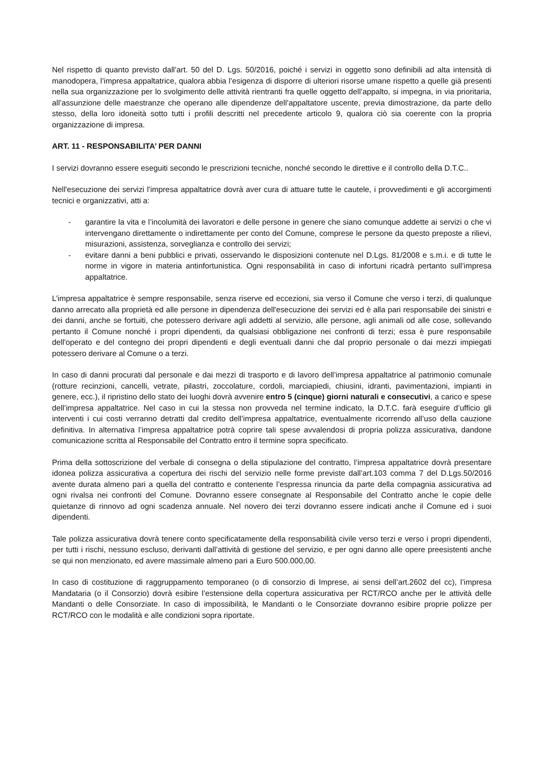Nel rispetto di quanto previsto dall’art. 50 del D. Lgs. 50/2016, poiché i servizi in oggetto sono definibili ad alta intensità di manodopera, l’impresa appaltatrice, qualora abbia l’esigenza di disporre di ulteriori risorse umane rispetto a quelle già presenti nella sua organizzazione per lo svolgimento delle attività rientranti fra quelle oggetto dell’appalto, si impegna, in via prioritaria, all’assunzione delle maestranze che operano alle dipendenze dell’appaltatore uscente, previa dimostrazione, da parte dello stesso, della loro idoneità sotto tutti i profili descritti nel precedente articolo 9, qualora ciò sia coerente con la propria organizzazione di impresa.
ART. 11 - RESPONSABILITA’ PER DANNI
I servizi dovranno essere eseguiti secondo le prescrizioni tecniche, nonché secondo le direttive e il controllo della D.T.C..
Nell'esecuzione dei servizi l'impresa appaltatrice dovrà aver cura di attuare tutte le cautele, i provvedimenti e gli accorgimenti tecnici e organizzativi, atti a:
- garantire la vita e l’incolumità dei lavoratori e delle persone in genere che siano comunque addette ai servizi o che vi intervengano direttamente o indirettamente per conto del Comune, comprese le persone da questo preposte a rilievi, misurazioni, assistenza, sorveglianza e controllo dei servizi;
- evitare danni a beni pubblici e privati, osservando le disposizioni contenute nel D.Lgs. 81/2008 e s.m.i. e di tutte le norme in vigore in materia antinfortunistica. Ogni responsabilità in caso di infortuni ricadrà pertanto sull’impresa appaltatrice.
L’impresa appaltatrice è sempre responsabile, senza riserve ed eccezioni, sia verso il Comune che verso i terzi, di qualunque danno arrecato alla proprietà ed alle persone in dipendenza dell'esecuzione dei servizi ed è alla pari responsabile dei sinistri e dei danni, anche se fortuiti, che potessero derivare agli addetti al servizio, alle persone, agli animali od alle cose, sollevando pertanto il Comune nonché i propri dipendenti, da qualsiasi obbligazione nei confronti di terzi; essa è pure responsabile dell'operato e del contegno dei propri dipendenti e degli eventuali danni che dal proprio personale o dai mezzi impiegati potessero derivare al Comune o a terzi.
In caso di danni procurati dal personale e dai mezzi di trasporto e di lavoro dell’impresa appaltatrice al patrimonio comunale (rotture recinzioni, cancelli, vetrate, pilastri, zoccolature, cordoli, marciapiedi, chiusini, idranti, pavimentazioni, impianti in genere, ecc.), il ripristino dello stato dei luoghi dovrà avvenire entro 5 (cinque) giorni naturali e consecutivi, a carico e spese dell’impresa appaltatrice. Nel caso in cui la stessa non provveda nel termine indicato, la D.T.C. farà eseguire d’ufficio gli interventi i cui costi verranno detratti dal credito dell’impresa appaltatrice, eventualmente ricorrendo all’uso della cauzione definitiva. In alternativa l’impresa appaltatrice potrà coprire tali spese avvalendosi di propria polizza assicurativa, dandone comunicazione scritta al Responsabile del Contratto entro il termine sopra specificato.
Prima della sottoscrizione del verbale di consegna o della stipulazione del contratto, l’impresa appaltatrice dovrà presentare idonea polizza assicurativa a copertura dei rischi del servizio nelle forme previste dall’art.103 comma 7 del D.Lgs.50/2016 avente durata almeno pari a quella del contratto e contenente l’espressa rinuncia da parte della compagnia assicurativa ad ogni rivalsa nei confronti del Comune. Dovranno essere consegnate al Responsabile del Contratto anche le copie delle quietanze di rinnovo ad ogni scadenza annuale. Nel novero dei terzi dovranno essere indicati anche il Comune ed i suoi dipendenti.
Tale polizza assicurativa dovrà tenere conto specificatamente della responsabilità civile verso terzi e verso i propri dipendenti, per tutti i rischi, nessuno escluso, derivanti dall’attività di gestione del servizio, e per ogni danno alle opere preesistenti anche se qui non menzionato, ed avere massimale almeno pari a Euro 500.000,00.
In caso di costituzione di raggruppamento temporaneo (o di consorzio di Imprese, ai sensi dell’art.2602 del cc), l’impresa Mandataria (o il Consorzio) dovrà esibire l’estensione della copertura assicurativa per RCT/RCO anche per le attività delle Mandanti o delle Consorziate. In caso di impossibilità, le Mandanti o le Consorziate dovranno esibire proprie polizze per RCT/RCO con le modalità e alle condizioni sopra riportate.